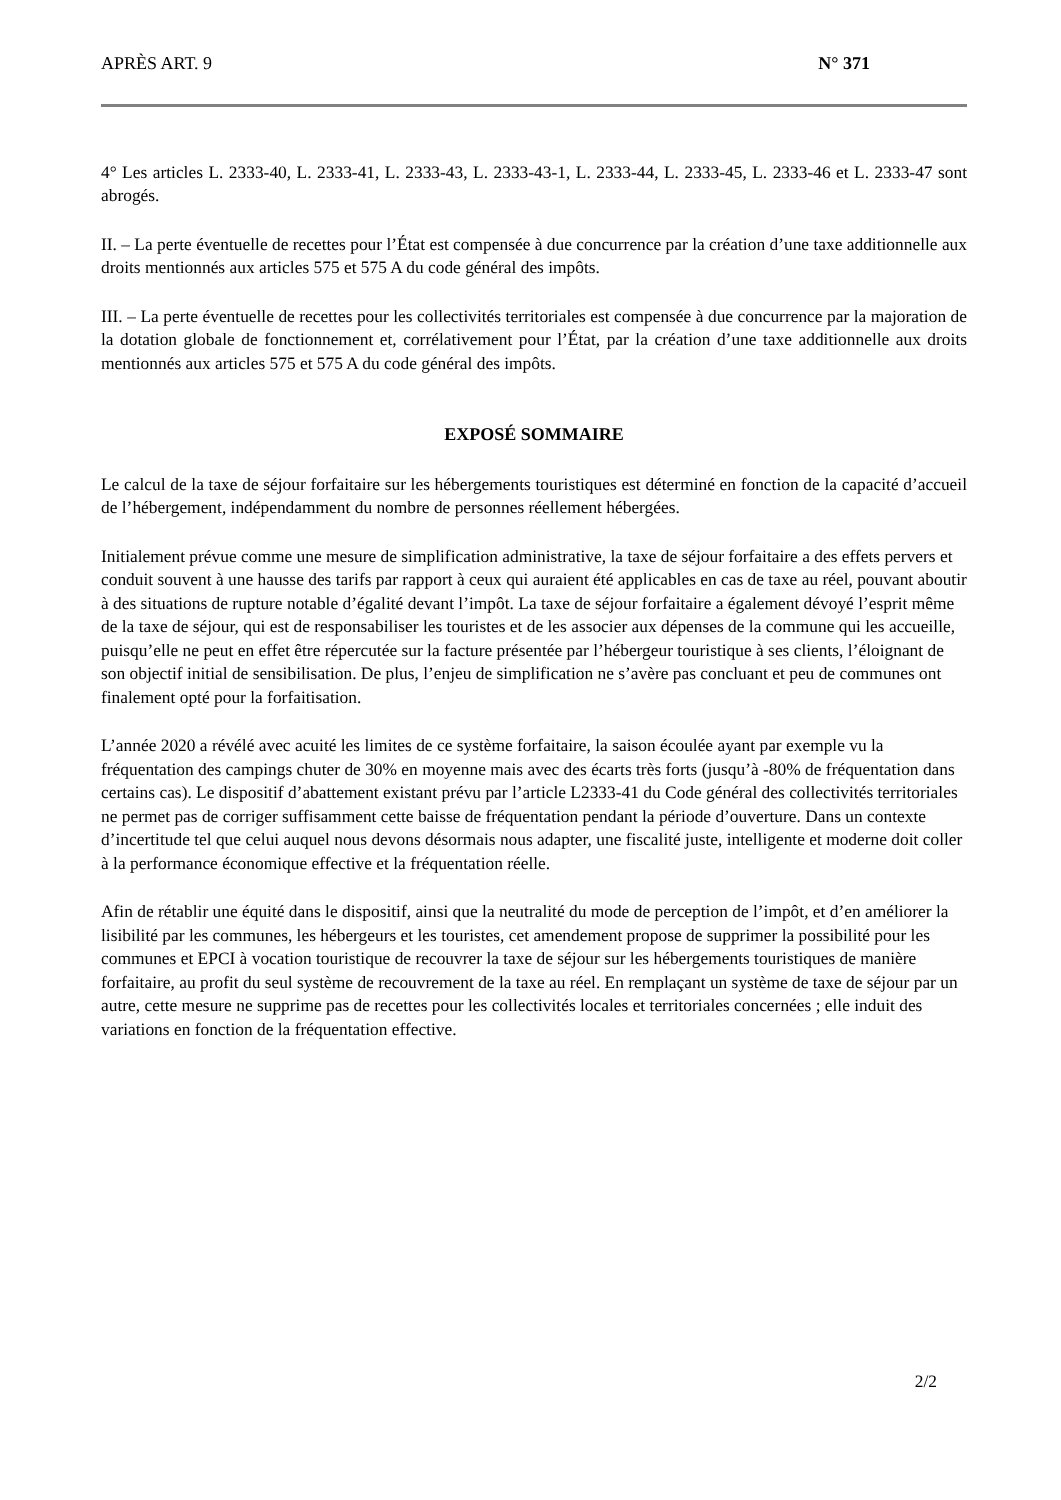APRÈS ART. 9 N° 371
4° Les articles L. 2333-40, L. 2333-41, L. 2333-43, L. 2333-43-1, L. 2333-44, L. 2333-45, L. 2333-46 et L. 2333-47 sont abrogés.
II. – La perte éventuelle de recettes pour l’État est compensée à due concurrence par la création d’une taxe additionnelle aux droits mentionnés aux articles 575 et 575 A du code général des impôts.
III. – La perte éventuelle de recettes pour les collectivités territoriales est compensée à due concurrence par la majoration de la dotation globale de fonctionnement et, corrélativement pour l’État, par la création d’une taxe additionnelle aux droits mentionnés aux articles 575 et 575 A du code général des impôts.
EXPOSÉ SOMMAIRE
Le calcul de la taxe de séjour forfaitaire sur les hébergements touristiques est déterminé en fonction de la capacité d’accueil de l’hébergement, indépendamment du nombre de personnes réellement hébergées.
Initialement prévue comme une mesure de simplification administrative, la taxe de séjour forfaitaire a des effets pervers et conduit souvent à une hausse des tarifs par rapport à ceux qui auraient été applicables en cas de taxe au réel, pouvant aboutir à des situations de rupture notable d’égalité devant l’impôt. La taxe de séjour forfaitaire a également dévoyé l’esprit même de la taxe de séjour, qui est de responsabiliser les touristes et de les associer aux dépenses de la commune qui les accueille, puisqu’elle ne peut en effet être répercutée sur la facture présentée par l’hébergeur touristique à ses clients, l’éloignant de son objectif initial de sensibilisation. De plus, l’enjeu de simplification ne s’avère pas concluant et peu de communes ont finalement opté pour la forfaitisation.
L’année 2020 a révélé avec acuité les limites de ce système forfaitaire, la saison écoulée ayant par exemple vu la fréquentation des campings chuter de 30% en moyenne mais avec des écarts très forts (jusqu’à -80% de fréquentation dans certains cas). Le dispositif d’abattement existant prévu par l’article L2333-41 du Code général des collectivités territoriales ne permet pas de corriger suffisamment cette baisse de fréquentation pendant la période d’ouverture. Dans un contexte d’incertitude tel que celui auquel nous devons désormais nous adapter, une fiscalité juste, intelligente et moderne doit coller à la performance économique effective et la fréquentation réelle.
Afin de rétablir une équité dans le dispositif, ainsi que la neutralité du mode de perception de l’impôt, et d’en améliorer la lisibilité par les communes, les hébergeurs et les touristes, cet amendement propose de supprimer la possibilité pour les communes et EPCI à vocation touristique de recouvrer la taxe de séjour sur les hébergements touristiques de manière forfaitaire, au profit du seul système de recouvrement de la taxe au réel. En remplaçant un système de taxe de séjour par un autre, cette mesure ne supprime pas de recettes pour les collectivités locales et territoriales concernées ; elle induit des variations en fonction de la fréquentation effective.
2/2